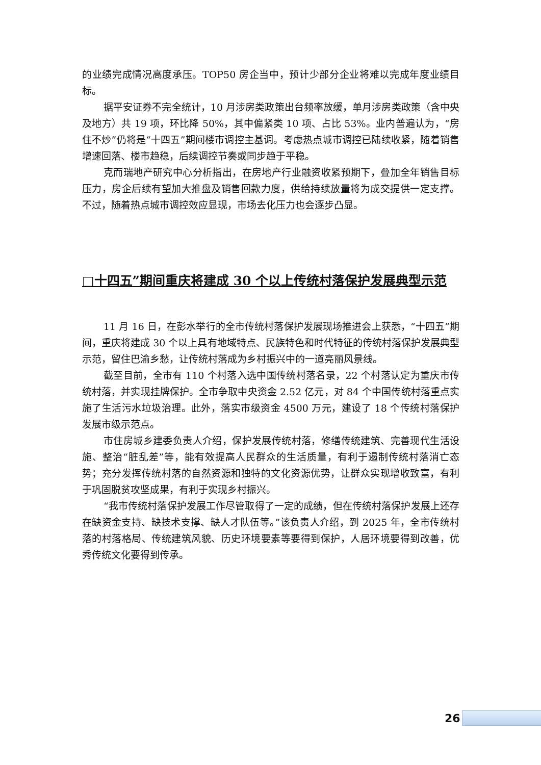的业绩完成情况高度承压。TOP50 房企当中，预计少部分企业将难以完成年度业绩目标。
据平安证券不完全统计，10 月涉房类政策出台频率放缓，单月涉房类政策（含中央及地方）共 19 项，环比降 50%，其中偏紧类 10 项、占比 53%。业内普遍认为，“房住不炒”仍将是“十四五”期间楼市调控主基调。考虑热点城市调控已陆续收紧，随着销售增速回落、楼市趋稳，后续调控节奏或同步趋于平稳。
克而瑞地产研究中心分析指出，在房地产行业融资收紧预期下，叠加全年销售目标压力，房企后续有望加大推盘及销售回款力度，供给持续放量将为成交提供一定支撑。不过，随着热点城市调控效应显现，市场去化压力也会逐步凸显。
□十四五”期间重庆将建成 30 个以上传统村落保护发展典型示范
11 月 16 日，在彭水举行的全市传统村落保护发展现场推进会上获悉，“十四五”期间，重庆将建成 30 个以上具有地域特点、民族特色和时代特征的传统村落保护发展典型示范，留住巴渝乡愁，让传统村落成为乡村振兴中的一道亮丽风景线。
截至目前，全市有 110 个村落入选中国传统村落名录，22 个村落认定为重庆市传统村落，并实现挂牌保护。全市争取中央资金 2.52 亿元，对 84 个中国传统村落重点实施了生活污水垃圾治理。此外，落实市级资金 4500 万元，建设了 18 个传统村落保护发展市级示范点。
市住房城乡建委负责人介绍，保护发展传统村落，修缮传统建筑、完善现代生活设施、整治“脏乱差”等，能有效提高人民群众的生活质量，有利于遏制传统村落消亡态势；充分发挥传统村落的自然资源和独特的文化资源优势，让群众实现增收致富，有利于巩固脱贫攻坚成果，有利于实现乡村振兴。
“我市传统村落保护发展工作尽管取得了一定的成绩，但在传统村落保护发展上还存在缺资金支持、缺技术支撑、缺人才队伍等。”该负责人介绍，到 2025 年，全市传统村落的村落格局、传统建筑风貌、历史环境要素等要得到保护，人居环境要得到改善，优秀传统文化要得到传承。
26